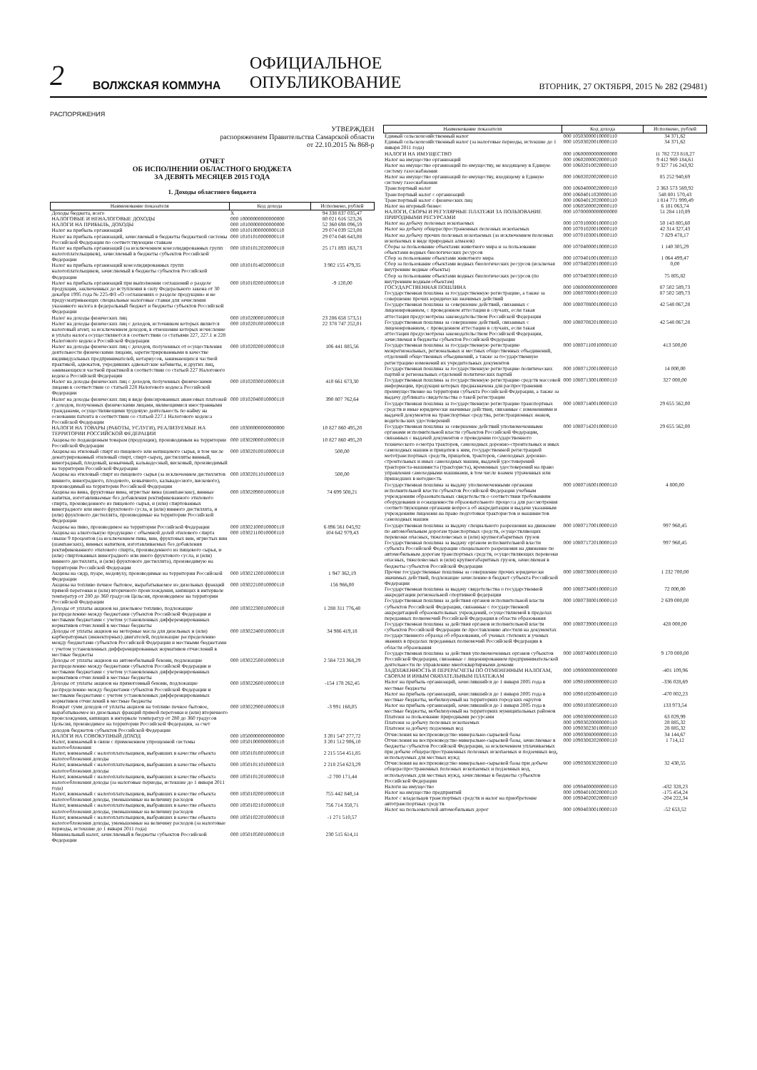2
ВОЛЖСКАЯ КОММУНА
ОФИЦИАЛЬНОЕ ОПУБЛИКОВАНИЕ
ВТОРНИК, 27 ОКТЯБРЯ, 2015 № 282 (29481)
РАСПОРЯЖЕНИЯ
УТВЕРЖДЕН
распоряжением Правительства Самарской области
от 22.10.2015 № 868-р
ОТЧЕТ
ОБ ИСПОЛНЕНИИ ОБЛАСТНОГО БЮДЖЕТА
ЗА ДЕВЯТЬ МЕСЯЦЕВ 2015 ГОДА
1. Доходы областного бюджета
| Наименование показателя | Код дохода | Исполнено, рублей |
| --- | --- | --- |
| Доходы бюджета, всего | X | 94 338 837 035,47 |
| НАЛОГОВЫЕ И НЕНАЛОГОВЫЕ ДОХОДЫ | 000 10000000000000000 | 80 021 616 523,26 |
| НАЛОГИ НА ПРИБЫЛЬ, ДОХОДЫ | 000 10100000000000000 | 52 360 698 096,59 |
| Налог на прибыль организаций | 000 10101000000000110 | 29 074 039 523,08 |
| Налог на прибыль организаций, зачисляемый в бюджеты бюджетной системы Российской Федерации по соответствующим ставкам | 000 10101010000000110 | 29 074 048 643,08 |
| Налог на прибыль организаций (за исключением консолидированных групп налогоплательщиков), зачисляемый в бюджеты субъектов Российской Федерации | 000 10101012020000110 | 25 171 893 163,73 |
| Налог на прибыль организаций консолидированных групп налогоплательщиков, зачисляемый в бюджеты субъектов Российской Федерации | 000 10101014020000110 | 3 902 155 479,35 |
| Налог на прибыль организаций при выполнении соглашений о разделе продукции, заключенных до вступления в силу Федерального закона от 30 декабря 1995 года № 225-ФЗ «О соглашениях о разделе продукции» и не предусматривающих специальные налоговые ставки для зачисления указанного налога в федеральный бюджет и бюджеты субъектов Российской Федерации | 000 10101020010000110 | -9 120,00 |
| Налог на доходы физических лиц | 000 10102000010000110 | 23 286 658 573,51 |
| Налог на доходы физических лиц с доходов, источником которых является налоговый агент, за исключением доходов, в отношении которых исчисление и уплата налога осуществляются в соответствии со статьями 227, 227.1 и 228 Налогового кодекса Российской Федерации | 000 10102010010000110 | 22 378 747 252,01 |
| Налог на доходы физических лиц с доходов, полученных от осуществления деятельности физическими лицами, зарегистрированными в качестве индивидуальных предпринимателей, нотариусов, занимающихся частной практикой, адвокатов, учредивших адвокатские кабинеты, и других лиц, занимающихся частной практикой в соответствии со статьей 227 Налогового кодекса Российской Федерации | 000 10102020010000110 | 106 441 885,56 |
| Налог на доходы физических лиц с доходов, полученных физическими лицами в соответствии со статьей 228 Налогового кодекса Российской Федерации | 000 10102030010000110 | 410 661 673,30 |
| Налог на доходы физических лиц в виде фиксированных авансовых платежей с доходов, полученных физическими лицами, являющимися иностранными гражданами, осуществляющими трудовую деятельность по найму на основании патента в соответствии со статьей 227.1 Налогового кодекса Российской Федерации | 000 10102040010000110 | 390 807 762,64 |
| НАЛОГИ НА ТОВАРЫ (РАБОТЫ, УСЛУГИ), РЕАЛИЗУЕМЫЕ НА ТЕРРИТОРИИ РОССИЙСКОЙ ФЕДЕРАЦИИ | 000 10300000000000000 | 10 827 860 495,20 |
| Акцизы по подакцизным товарам (продукции), производимым на территории Российской Федерации | 000 10302000010000110 | 10 827 860 495,20 |
| Акцизы на этиловый спирт из пищевого или непищевого сырья, в том числе денатурированный этиловый спирт, спирт-сырец, дистилляты винный, виноградный, плодовый, коньячный, кальвадосный, висковый, производимый на территории Российской Федерации | 000 10302010010000110 | 500,00 |
| Акцизы на этиловый спирт из пищевого сырья (за исключением дистиллятов винного, виноградного, плодового, коньячного, кальвадосного, вискового), производимый на территории Российской Федерации | 000 10302011010000110 | 500,00 |
| Акцизы на вина, фруктовые вина, игристые вина (шампанские), винные напитки, изготавливаемые без добавления ректификованного этилового спирта, произведенного из пищевого сырья, и (или) спиртованных виноградного или иного фруктового сусла, и (или) винного дистиллята, и (или) фруктового дистиллята, производимые на территории Российской Федерации | 000 10302090010000110 | 74 699 508,21 |
| Акцизы на пиво, производимое на территории Российской Федерации | 000 10302100010000110 | 6 896 561 045,92 |
| Акцизы на алкогольную продукцию с объемной долей этилового спирта свыше 9 процентов (за исключением пива, вин, фруктовых вин, игристых вин (шампанских), винных напитков, изготавливаемых без добавления ректификованного этилового спирта, произведенного из пищевого сырья, и (или) спиртованных виноградного или иного фруктового сусла, и (или) винного дистиллята, и (или) фруктового дистиллята), производимую на территории Российской Федерации | 000 10302110010000110 | 104 642 979,43 |
| Акцизы на сидр, пуаре, медовуху, производимые на территории Российской Федерации | 000 10302120010000110 | 1 947 362,19 |
| Акцизы на топливо печное бытовое, вырабатываемое из дизельных фракций прямой перегонки и (или) вторичного происхождения, кипящих в интервале температур от 280 до 360 градусов Цельсия, производимое на территории Российской Федерации | 000 10302210010000110 | 156 966,00 |
| Доходы от уплаты акцизов на дизельное топливо, подлежащие распределению между бюджетами субъектов Российской Федерации и местными бюджетами с учетом установленных дифференцированных нормативов отчислений в местные бюджеты | 000 10302230010000110 | 1 288 311 776,48 |
| Доходы от уплаты акцизов на моторные масла для дизельных и (или) карбюраторных (инжекторных) двигателей, подлежащие распределению между бюджетами субъектов Российской Федерации и местными бюджетами с учетом установленных дифференцированных нормативов отчислений в местные бюджеты | 000 10302240010000110 | 34 986 419,18 |
| Доходы от уплаты акцизов на автомобильный бензин, подлежащие распределению между бюджетами субъектов Российской Федерации и местными бюджетами с учетом установленных дифференцированных нормативов отчислений в местные бюджеты | 000 10302250010000110 | 2 584 723 368,29 |
| Доходы от уплаты акцизов на прямогонный бензин, подлежащие распределению между бюджетами субъектов Российской Федерации и местными бюджетами с учетом установленных дифференцированных нормативов отчислений в местные бюджеты | 000 10302260010000110 | -154 178 262,45 |
| Возврат сумм доходов от уплаты акцизов на топливо печное бытовое, вырабатываемое из дизельных фракций прямой перегонки и (или) вторичного происхождения, кипящих в интервале температур от 280 до 360 градусов Цельсия, производимое на территории Российской Федерации, за счет доходов бюджетов субъектов Российской Федерации | 000 10302290010000110 | -3 991 168,05 |
| НАЛОГИ НА СОВОКУПНЫЙ ДОХОД | 000 10500000000000000 | 3 201 547 277,72 |
| Налог, взимаемый в связи с применением упрощенной системы налогообложения | 000 10501000000000110 | 3 201 512 906,10 |
| Налог, взимаемый с налогоплательщиков, выбравших в качестве объекта налогообложения доходы | 000 10501010010000110 | 2 215 554 451,85 |
| Налог, взимаемый с налогоплательщиков, выбравших в качестве объекта налогообложения доходы | 000 10501011010000110 | 2 218 254 623,29 |
| Налог, взимаемый с налогоплательщиков, выбравших в качестве объекта налогообложения доходы (за налоговые периоды, истекшие до 1 января 2011 года) | 000 10501012010000110 | -2 700 171,44 |
| Налог, взимаемый с налогоплательщиков, выбравших в качестве объекта налогообложения доходы, уменьшенные на величину расходов | 000 10501020010000110 | 755 442 840,14 |
| Налог, взимаемый с налогоплательщиков, выбравших в качестве объекта налогообложения доходы, уменьшенные на величину расходов | 000 10501021010000110 | 756 714 350,71 |
| Налог, взимаемый с налогоплательщиков, выбравших в качестве объекта налогообложения доходы, уменьшенные на величину расходов (за налоговые периоды, истекшие до 1 января 2011 года) | 000 10501022010000110 | -1 271 510,57 |
| Минимальный налог, зачисляемый в бюджеты субъектов Российской Федерации | 000 10501050010000110 | 230 515 614,11 |
| Наименование показателя | Код дохода | Исполнено, рублей |
| --- | --- | --- |
| Единый сельскохозяйственный налог | 000 10503000010000110 | 34 371,62 |
| Единый сельскохозяйственный налог (за налоговые периоды, истекшие до 1 января 2011 года) | 000 10503020010000110 | 34 371,62 |
| НАЛОГИ НА ИМУЩЕСТВО | 000 10600000000000000 | 11 782 723 818,27 |
| Налог на имущество организаций | 000 10602000020000110 | 9 412 969 184,61 |
| Налог на имущество организаций по имуществу, не входящему в Единую систему газоснабжения | 000 10602010020000110 | 9 327 716 243,92 |
| Налог на имущество организаций по имуществу, входящему в Единую систему газоснабжения | 000 10602020020000110 | 85 252 940,69 |
| Транспортный налог | 000 10604000020000110 | 2 363 573 569,92 |
| Транспортный налог с организаций | 000 10604011020000110 | 548 801 570,43 |
| Транспортный налог с физических лиц | 000 10604012020000110 | 1 814 771 999,49 |
| Налог на игорный бизнес | 000 10605000020000110 | 6 181 063,74 |
| НАЛОГИ, СБОРЫ И РЕГУЛЯРНЫЕ ПЛАТЕЖИ ЗА ПОЛЬЗОВАНИЕ ПРИРОДНЫМИ РЕСУРСАМИ | 000 10700000000000000 | 51 284 110,89 |
| Налог на добычу полезных ископаемых | 000 10701000010000110 | 50 143 805,60 |
| Налог на добычу общераспространенных полезных ископаемых | 000 10701020010000110 | 42 314 327,43 |
| Налог на добычу прочих полезных ископаемых (за исключением полезных ископаемых в виде природных алмазов) | 000 10701030010000110 | 7 829 478,17 |
| Сборы за пользование объектами животного мира и за пользование объектами водных биологических ресурсов | 000 10704000010000110 | 1 140 305,29 |
| Сбор за пользование объектами животного мира | 000 10704010010000110 | 1 064 499,47 |
| Сбор за пользование объектами водных биологических ресурсов (исключая внутренние водные объекты) | 000 10704020010000110 | 0,00 |
| Сбор за пользование объектами водных биологических ресурсов (по внутренним водным объектам) | 000 10704030010000110 | 75 805,82 |
| ГОСУДАРСТВЕННАЯ ПОШЛИНА | 000 10800000000000000 | 87 502 589,73 |
| Государственная пошлина за государственную регистрацию, а также за совершение прочих юридически значимых действий | 000 10807000010000110 | 87 502 589,73 |
| Государственная пошлина за совершение действий, связанных с лицензированием, с проведением аттестации в случаях, если такая аттестация предусмотрена законодательством Российской Федерации | 000 10807080010000110 | 42 548 067,28 |
| Государственная пошлина за совершение действий, связанных с лицензированием, с проведением аттестации в случаях, если такая аттестация предусмотрена законодательством Российской Федерации, зачисляемая в бюджеты субъектов Российской Федерации | 000 10807082010000110 | 42 548 067,28 |
| Государственная пошлина за государственную регистрацию межрегиональных, региональных и местных общественных объединений, отделений общественных объединений, а также за государственную регистрацию изменений их учредительных документов | 000 10807110010000110 | 413 500,00 |
| Государственная пошлина за государственную регистрацию политических партий и региональных отделений политических партий | 000 10807120010000110 | 14 000,00 |
| Государственная пошлина за государственную регистрацию средств массовой информации, продукция которых предназначена для распространения преимущественно на территории субъекта Российской Федерации, а также за выдачу дубликата свидетельства о такой регистрации | 000 10807130010000110 | 327 000,00 |
| Государственная пошлина за государственную регистрацию транспортных средств и иные юридически значимые действия, связанные с изменениями и выдачей документов на транспортные средства, регистрационных знаков, водительских удостоверений | 000 10807140010000110 | 29 655 562,00 |
| Государственная пошлина за совершение действий уполномоченными органами исполнительной власти субъектов Российской Федерации, связанных с выдачей документов о проведении государственного технического осмотра тракторов, самоходных дорожно-строительных и иных самоходных машин и прицепов к ним, государственной регистрацией мототранспортных средств, прицепов, тракторов, самоходных дорожно-строительных и иных самоходных машин, выдачей удостоверений тракториста-машиниста (тракториста), временных удостоверений на право управления самоходными машинами, в том числе взамен утраченных или пришедших в негодность | 000 10807142010000110 | 29 655 562,00 |
| Государственная пошлина за выдачу уполномоченными органами исполнительной власти субъектов Российской Федерации учебным учреждениям образовательных свидетельств о соответствии требованиям оборудования и оснащенности образовательного процесса для рассмотрения соответствующими органами вопроса об аккредитации и выдачи указанным учреждениям лицензии на право подготовки трактористов и машинистов самоходных машин | 000 10807160010000110 | 4 800,00 |
| Государственная пошлина за выдачу специального разрешения на движение по автомобильным дорогам транспортных средств, осуществляющих перевозки опасных, тяжеловесных и (или) крупногабаритных грузов | 000 10807170010000110 | 997 960,45 |
| Государственная пошлина за выдачу органом исполнительной власти субъекта Российской Федерации специального разрешения на движение по автомобильным дорогам транспортных средств, осуществляющих перевозки опасных, тяжеловесных и (или) крупногабаритных грузов, зачисляемая в бюджеты субъектов Российской Федерации | 000 10807172010000110 | 997 960,45 |
| Прочие государственные пошлины за совершение прочих юридически значимых действий, подлежащие зачислению в бюджет субъекта Российской Федерации | 000 10807300010000110 | 1 232 700,00 |
| Государственная пошлина за выдачу свидетельства о государственной аккредитации региональной спортивной федерации | 000 10807340010000110 | 72 000,00 |
| Государственная пошлина за действия органов исполнительной власти субъектов Российской Федерации, связанные с государственной аккредитацией образовательных учреждений, осуществляемой в пределах переданных полномочий Российской Федерации в области образования | 000 10807380010000110 | 2 639 000,00 |
| Государственная пошлина за действия органов исполнительной власти субъектов Российской Федерации по проставлению апостиля на документах государственного образца об образовании, об ученых степенях и ученых званиях в пределах переданных полномочий Российской Федерации в области образования | 000 10807390010000110 | 428 000,00 |
| Государственная пошлина за действия уполномоченных органов субъектов Российской Федерации, связанные с лицензированием предпринимательской деятельности по управлению многоквартирными домами | 000 10807400010000110 | 9 170 000,00 |
| ЗАДОЛЖЕННОСТЬ И ПЕРЕРАСЧЕТЫ ПО ОТМЕНЕННЫМ НАЛОГАМ, СБОРАМ И ИНЫМ ОБЯЗАТЕЛЬНЫМ ПЛАТЕЖАМ | 000 10900000000000000 | -401 109,96 |
| Налог на прибыль организаций, зачислявшийся до 1 января 2005 года в местные бюджеты | 000 10901000000000110 | -336 028,69 |
| Налог на прибыль организаций, зачислявшийся до 1 января 2005 года в местные бюджеты, мобилизуемый на территориях городских округов | 000 10901020040000110 | -470 002,23 |
| Налог на прибыль организаций, зачислявшийся до 1 января 2005 года в местные бюджеты, мобилизуемый на территориях муниципальных районов | 000 10901030050000110 | 133 973,54 |
| Платежи за пользование природными ресурсами | 000 10903000000000110 | 63 029,99 |
| Платежи за добычу полезных ископаемых | 000 10903020000000110 | 28 885,32 |
| Платежи за добычу подземных вод | 000 10903023010000110 | 28 885,32 |
| Отчисления на воспроизводство минерально-сырьевой базы | 000 10903080000000110 | 34 144,67 |
| Отчисления на воспроизводство минерально-сырьевой базы, зачисляемые в бюджеты субъектов Российской Федерации, за исключением уплачиваемых при добыче общераспространенных полезных ископаемых и подземных вод, используемых для местных нужд | 000 10903082020000110 | 1 714,12 |
| Отчисления на воспроизводство минерально-сырьевой базы при добыче общераспространенных полезных ископаемых и подземных вод, используемых для местных нужд, зачисляемые в бюджеты субъектов Российской Федерации | 000 10903083020000110 | 32 430,55 |
| Налоги на имущество | 000 10904000000000110 | -432 328,23 |
| Налог на имущество предприятий | 000 10904010020000110 | -175 454,24 |
| Налог с владельцев транспортных средств и налог на приобретение автотранспортных средств | 000 10904020020000110 | -204 222,34 |
| Налог на пользователей автомобильных дорог | 000 10904030010000110 | -52 653,52 |